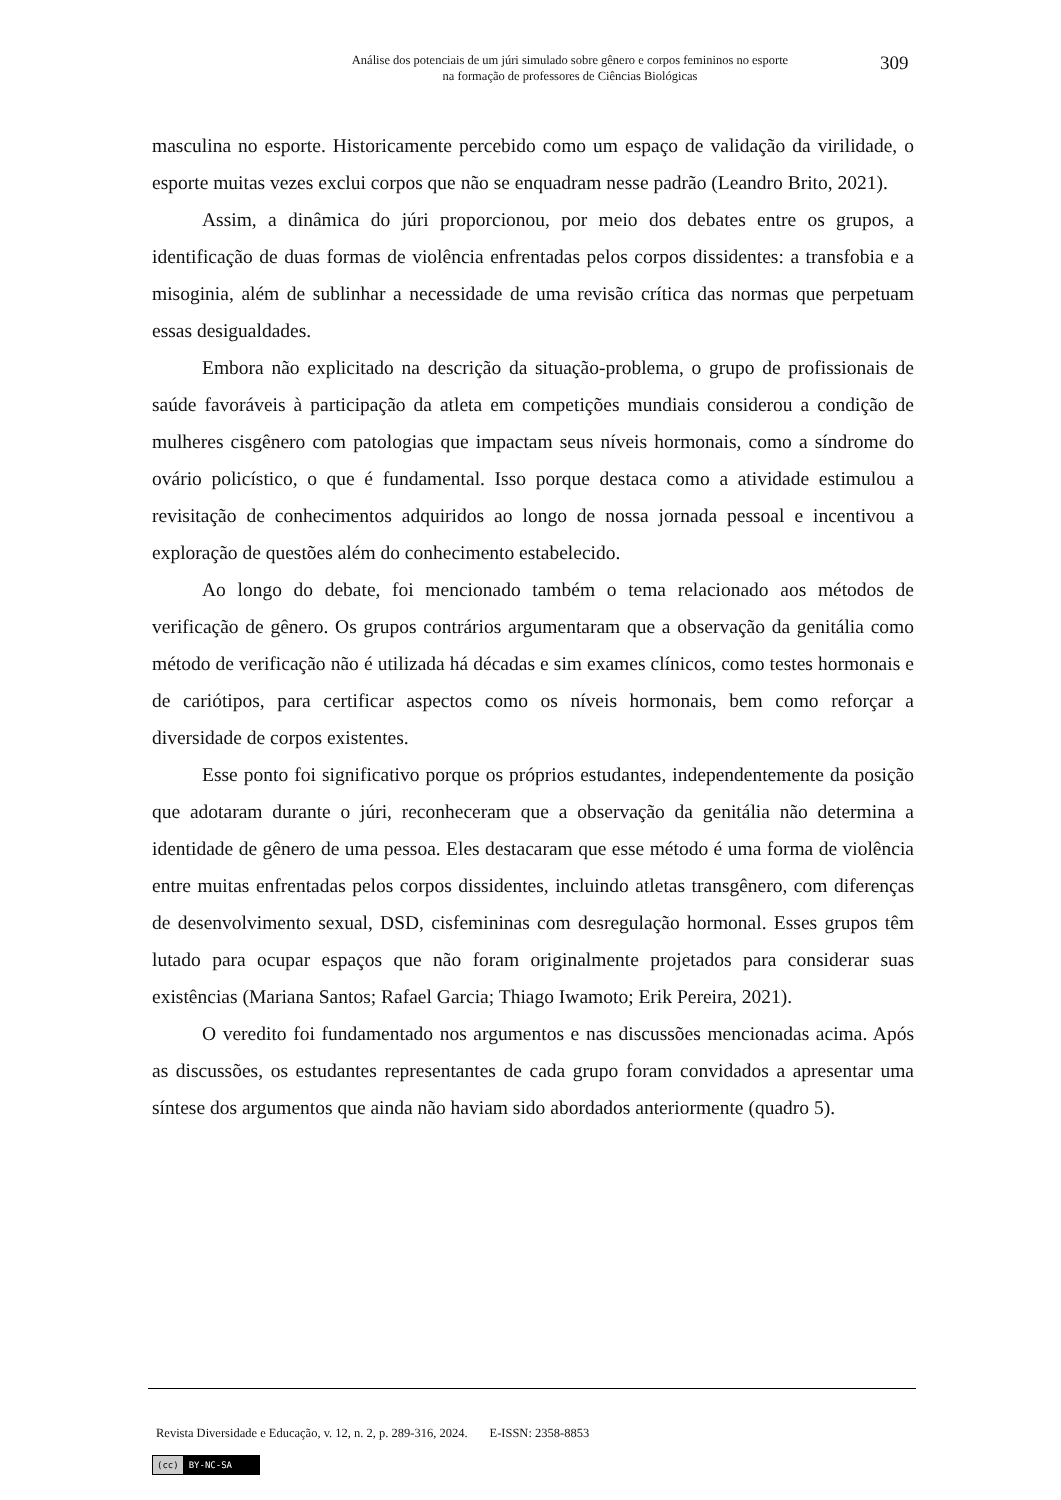Análise dos potenciais de um júri simulado sobre gênero e corpos femininos no esporte
na formação de professores de Ciências Biológicas
309
masculina no esporte. Historicamente percebido como um espaço de validação da virilidade, o esporte muitas vezes exclui corpos que não se enquadram nesse padrão (Leandro Brito, 2021).
Assim, a dinâmica do júri proporcionou, por meio dos debates entre os grupos, a identificação de duas formas de violência enfrentadas pelos corpos dissidentes: a transfobia e a misoginia, além de sublinhar a necessidade de uma revisão crítica das normas que perpetuam essas desigualdades.
Embora não explicitado na descrição da situação-problema, o grupo de profissionais de saúde favoráveis à participação da atleta em competições mundiais considerou a condição de mulheres cisgênero com patologias que impactam seus níveis hormonais, como a síndrome do ovário policístico, o que é fundamental. Isso porque destaca como a atividade estimulou a revisitação de conhecimentos adquiridos ao longo de nossa jornada pessoal e incentivou a exploração de questões além do conhecimento estabelecido.
Ao longo do debate, foi mencionado também o tema relacionado aos métodos de verificação de gênero. Os grupos contrários argumentaram que a observação da genitália como método de verificação não é utilizada há décadas e sim exames clínicos, como testes hormonais e de cariótipos, para certificar aspectos como os níveis hormonais, bem como reforçar a diversidade de corpos existentes.
Esse ponto foi significativo porque os próprios estudantes, independentemente da posição que adotaram durante o júri, reconheceram que a observação da genitália não determina a identidade de gênero de uma pessoa. Eles destacaram que esse método é uma forma de violência entre muitas enfrentadas pelos corpos dissidentes, incluindo atletas transgênero, com diferenças de desenvolvimento sexual, DSD, cisfemininas com desregulação hormonal. Esses grupos têm lutado para ocupar espaços que não foram originalmente projetados para considerar suas existências (Mariana Santos; Rafael Garcia; Thiago Iwamoto; Erik Pereira, 2021).
O veredito foi fundamentado nos argumentos e nas discussões mencionadas acima. Após as discussões, os estudantes representantes de cada grupo foram convidados a apresentar uma síntese dos argumentos que ainda não haviam sido abordados anteriormente (quadro 5).
Revista Diversidade e Educação, v. 12, n. 2, p. 289-316, 2024. E-ISSN: 2358-8853
(cc) BY-NC-SA